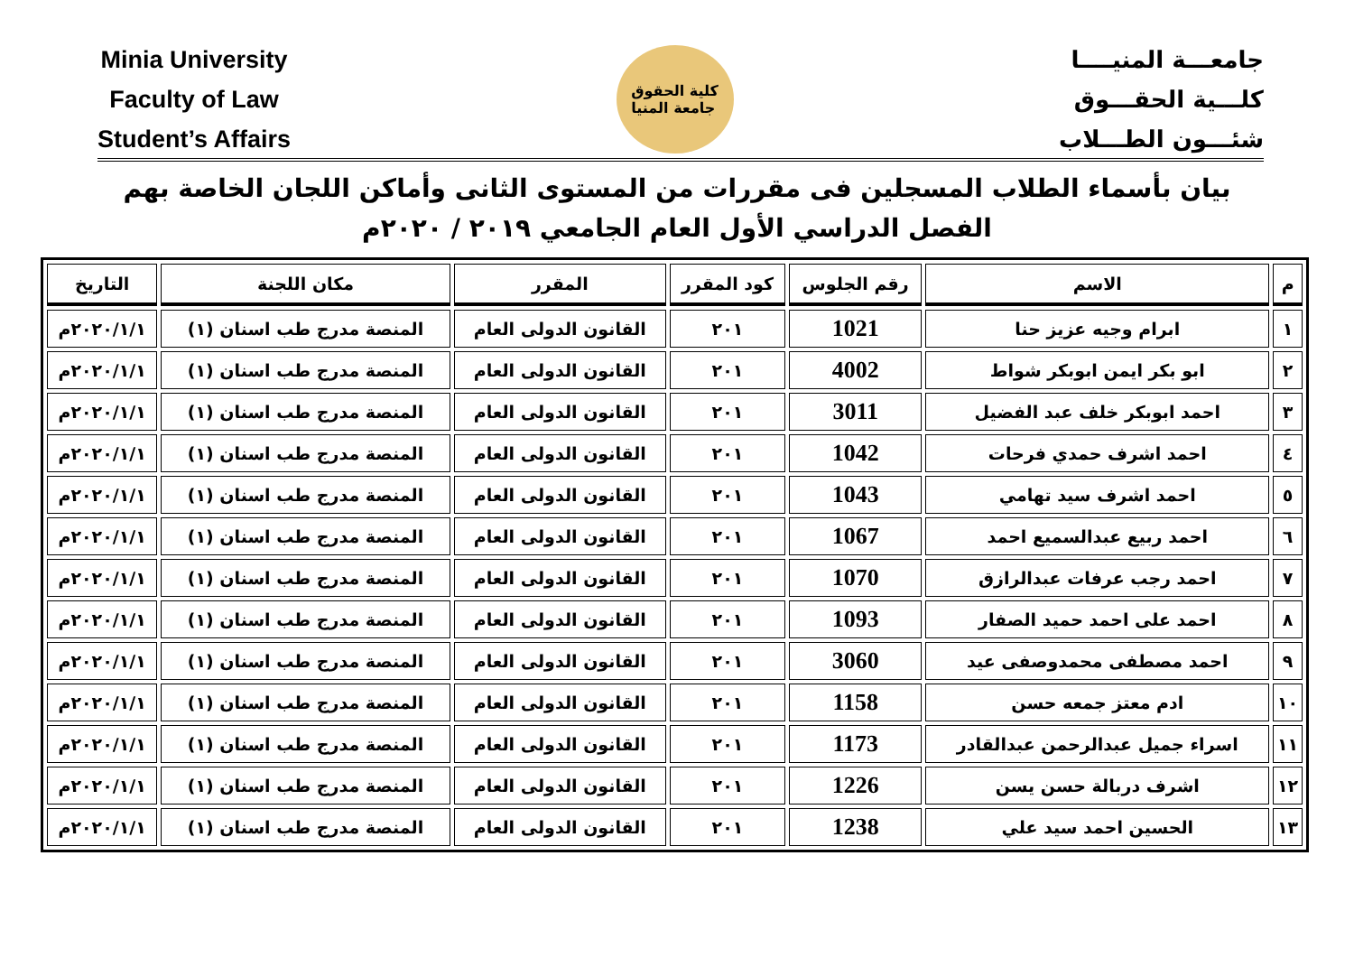Minia University
Faculty of Law
Student’s Affairs
كلية الحقوق
جامعة المنيا
جامعـــة المنيــــا
كلـــية الحقـــوق
شئـــون الطـــلاب
بيان بأسماء الطلاب المسجلين فى مقررات من المستوى الثانى وأماكن اللجان الخاصة بهم
الفصل الدراسي الأول العام الجامعي ٢٠١٩ / ٢٠٢٠م
| م | الاسم | رقم الجلوس | كود المقرر | المقرر | مكان اللجنة | التاريخ |
| --- | --- | --- | --- | --- | --- | --- |
| ١ | ابرام وجيه عزيز حنا | 1021 | ٢٠١ | القانون الدولى العام | المنصة مدرج طب اسنان (١) | ٢٠٢٠/١/١م |
| ٢ | ابو بكر ايمن ابوبكر شواط | 4002 | ٢٠١ | القانون الدولى العام | المنصة مدرج طب اسنان (١) | ٢٠٢٠/١/١م |
| ٣ | احمد ابوبكر خلف عبد الفضيل | 3011 | ٢٠١ | القانون الدولى العام | المنصة مدرج طب اسنان (١) | ٢٠٢٠/١/١م |
| ٤ | احمد اشرف حمدي فرحات | 1042 | ٢٠١ | القانون الدولى العام | المنصة مدرج طب اسنان (١) | ٢٠٢٠/١/١م |
| ٥ | احمد اشرف سيد تهامي | 1043 | ٢٠١ | القانون الدولى العام | المنصة مدرج طب اسنان (١) | ٢٠٢٠/١/١م |
| ٦ | احمد ربيع عبدالسميع احمد | 1067 | ٢٠١ | القانون الدولى العام | المنصة مدرج طب اسنان (١) | ٢٠٢٠/١/١م |
| ٧ | احمد رجب عرفات عبدالرازق | 1070 | ٢٠١ | القانون الدولى العام | المنصة مدرج طب اسنان (١) | ٢٠٢٠/١/١م |
| ٨ | احمد على احمد حميد الصفار | 1093 | ٢٠١ | القانون الدولى العام | المنصة مدرج طب اسنان (١) | ٢٠٢٠/١/١م |
| ٩ | احمد مصطفى محمدوصفى عيد | 3060 | ٢٠١ | القانون الدولى العام | المنصة مدرج طب اسنان (١) | ٢٠٢٠/١/١م |
| ١٠ | ادم معتز جمعه حسن | 1158 | ٢٠١ | القانون الدولى العام | المنصة مدرج طب اسنان (١) | ٢٠٢٠/١/١م |
| ١١ | اسراء جميل عبدالرحمن عبدالقادر | 1173 | ٢٠١ | القانون الدولى العام | المنصة مدرج طب اسنان (١) | ٢٠٢٠/١/١م |
| ١٢ | اشرف دربالة حسن يسن | 1226 | ٢٠١ | القانون الدولى العام | المنصة مدرج طب اسنان (١) | ٢٠٢٠/١/١م |
| ١٣ | الحسين احمد سيد علي | 1238 | ٢٠١ | القانون الدولى العام | المنصة مدرج طب اسنان (١) | ٢٠٢٠/١/١م |